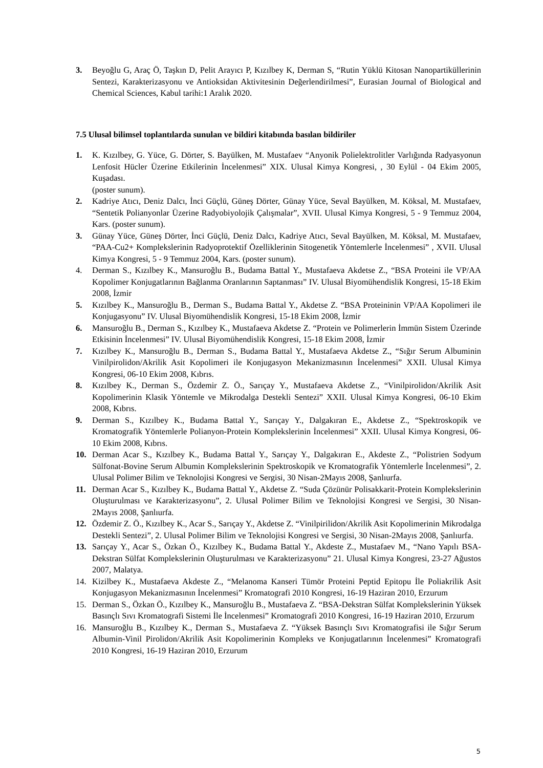3. Beyoğlu G, Araç Ö, Taşkın D, Pelit Arayıcı P, Kızılbey K, Derman S, “Rutin Yüklü Kitosan Nanopartiküllerinin Sentezi, Karakterizasyonu ve Antioksidan Aktivitesinin Değerlendirilmesi”, Eurasian Journal of Biological and Chemical Sciences, Kabul tarihi:1 Aralık 2020.
7.5 Ulusal bilimsel toplantılarda sunulan ve bildiri kitabında basılan bildiriler
1. K. Kızılbey, G. Yüce, G. Dörter, S. Bayülken, M. Mustafaev “Anyonik Polielektrolitler Varlığında Radyasyonun Lenfosit Hücler Üzerine Etkilerinin İncelenmesi” XIX. Ulusal Kimya Kongresi, , 30 Eylül - 04 Ekim 2005, Kuşadası.
(poster sunum).
2. Kadriye Atıcı, Deniz Dalcı, İnci Güçlü, Güneş Dörter, Günay Yüce, Seval Bayülken, M. Köksal, M. Mustafaev, “Sentetik Polianyonlar Üzerine Radyobiyolojik Çalışmalar”, XVII. Ulusal Kimya Kongresi, 5 - 9 Temmuz 2004, Kars. (poster sunum).
3. Günay Yüce, Güneş Dörter, İnci Güçlü, Deniz Dalcı, Kadriye Atıcı, Seval Bayülken, M. Köksal, M. Mustafaev, “PAA-Cu2+ Komplekslerinin Radyoprotektif Özelliklerinin Sitogenetik Yöntemlerle İncelenmesi” , XVII. Ulusal Kimya Kongresi, 5 - 9 Temmuz 2004, Kars. (poster sunum).
4. Derman S., Kızılbey K., Mansuroğlu B., Budama Battal Y., Mustafaeva Akdetse Z., “BSA Proteini ile VP/AA Kopolimer Konjugatlarının Bağlanma Oranlarının Saptanması” IV. Ulusal Biyomühendislik Kongresi, 15-18 Ekim 2008, İzmir
5. Kızılbey K., Mansuroğlu B., Derman S., Budama Battal Y., Akdetse Z. “BSA Proteininin VP/AA Kopolimeri ile Konjugasyonu” IV. Ulusal Biyomühendislik Kongresi, 15-18 Ekim 2008, İzmir
6. Mansuroğlu B., Derman S., Kızılbey K., Mustafaeva Akdetse Z. “Protein ve Polimerlerin İmmün Sistem Üzerinde Etkisinin İncelenmesi” IV. Ulusal Biyomühendislik Kongresi, 15-18 Ekim 2008, İzmir
7. Kızılbey K., Mansuroğlu B., Derman S., Budama Battal Y., Mustafaeva Akdetse Z., “Sığır Serum Albuminin Vinilpirolidon/Akrilik Asit Kopolimeri ile Konjugasyon Mekanizmasının İncelenmesi” XXII. Ulusal Kimya Kongresi, 06-10 Ekim 2008, Kıbrıs.
8. Kızılbey K., Derman S., Özdemir Z. Ö., Sarıçay Y., Mustafaeva Akdetse Z., “Vinilpirolidon/Akrilik Asit Kopolimerinin Klasik Yöntemle ve Mikrodalga Destekli Sentezi” XXII. Ulusal Kimya Kongresi, 06-10 Ekim 2008, Kıbrıs.
9. Derman S., Kızılbey K., Budama Battal Y., Sarıçay Y., Dalgakıran E., Akdetse Z., “Spektroskopik ve Kromatografik Yöntemlerle Polianyon-Protein Komplekslerinin İncelenmesi” XXII. Ulusal Kimya Kongresi, 06-10 Ekim 2008, Kıbrıs.
10. Derman Acar S., Kızılbey K., Budama Battal Y., Sarıçay Y., Dalgakıran E., Akdeste Z., “Polistrien Sodyum Sülfonat-Bovine Serum Albumin Komplekslerinin Spektroskopik ve Kromatografik Yöntemlerle İncelenmesi”, 2. Ulusal Polimer Bilim ve Teknolojisi Kongresi ve Sergisi, 30 Nisan-2Mayıs 2008, Şanlıurfa.
11. Derman Acar S., Kızılbey K., Budama Battal Y., Akdetse Z. “Suda Çözünür Polisakkarit-Protein Komplekslerinin Oluşturulması ve Karakterizasyonu”, 2. Ulusal Polimer Bilim ve Teknolojisi Kongresi ve Sergisi, 30 Nisan-2Mayıs 2008, Şanlıurfa.
12. Özdemir Z. Ö., Kızılbey K., Acar S., Sarıçay Y., Akdetse Z. “Vinilpirilidon/Akrilik Asit Kopolimerinin Mikrodalga Destekli Sentezi”, 2. Ulusal Polimer Bilim ve Teknolojisi Kongresi ve Sergisi, 30 Nisan-2Mayıs 2008, Şanlıurfa.
13. Sarıçay Y., Acar S., Özkan Ö., Kızılbey K., Budama Battal Y., Akdeste Z., Mustafaev M., “Nano Yapılı BSA-Dekstran Sülfat Komplekslerinin Oluşturulması ve Karakterizasyonu” 21. Ulusal Kimya Kongresi, 23-27 Ağustos 2007, Malatya.
14. Kizilbey K., Mustafaeva Akdeste Z., “Melanoma Kanseri Tümör Proteini Peptid Epitopu İle Poliakrilik Asit Konjugasyon Mekanizmasının İncelenmesi” Kromatografi 2010 Kongresi, 16-19 Haziran 2010, Erzurum
15. Derman S., Özkan Ö., Kızılbey K., Mansuroğlu B., Mustafaeva Z. “BSA-Dekstran Sülfat Komplekslerinin Yüksek Basınçlı Sıvı Kromatografi Sistemi İle İncelenmesi” Kromatografi 2010 Kongresi, 16-19 Haziran 2010, Erzurum
16. Mansuroğlu B., Kızılbey K., Derman S., Mustafaeva Z. “Yüksek Basınçlı Sıvı Kromatografisi ile Sığır Serum Albumin-Vinil Pirolidon/Akrilik Asit Kopolimerinin Kompleks ve Konjugatlarının İncelenmesi” Kromatografi 2010 Kongresi, 16-19 Haziran 2010, Erzurum
5